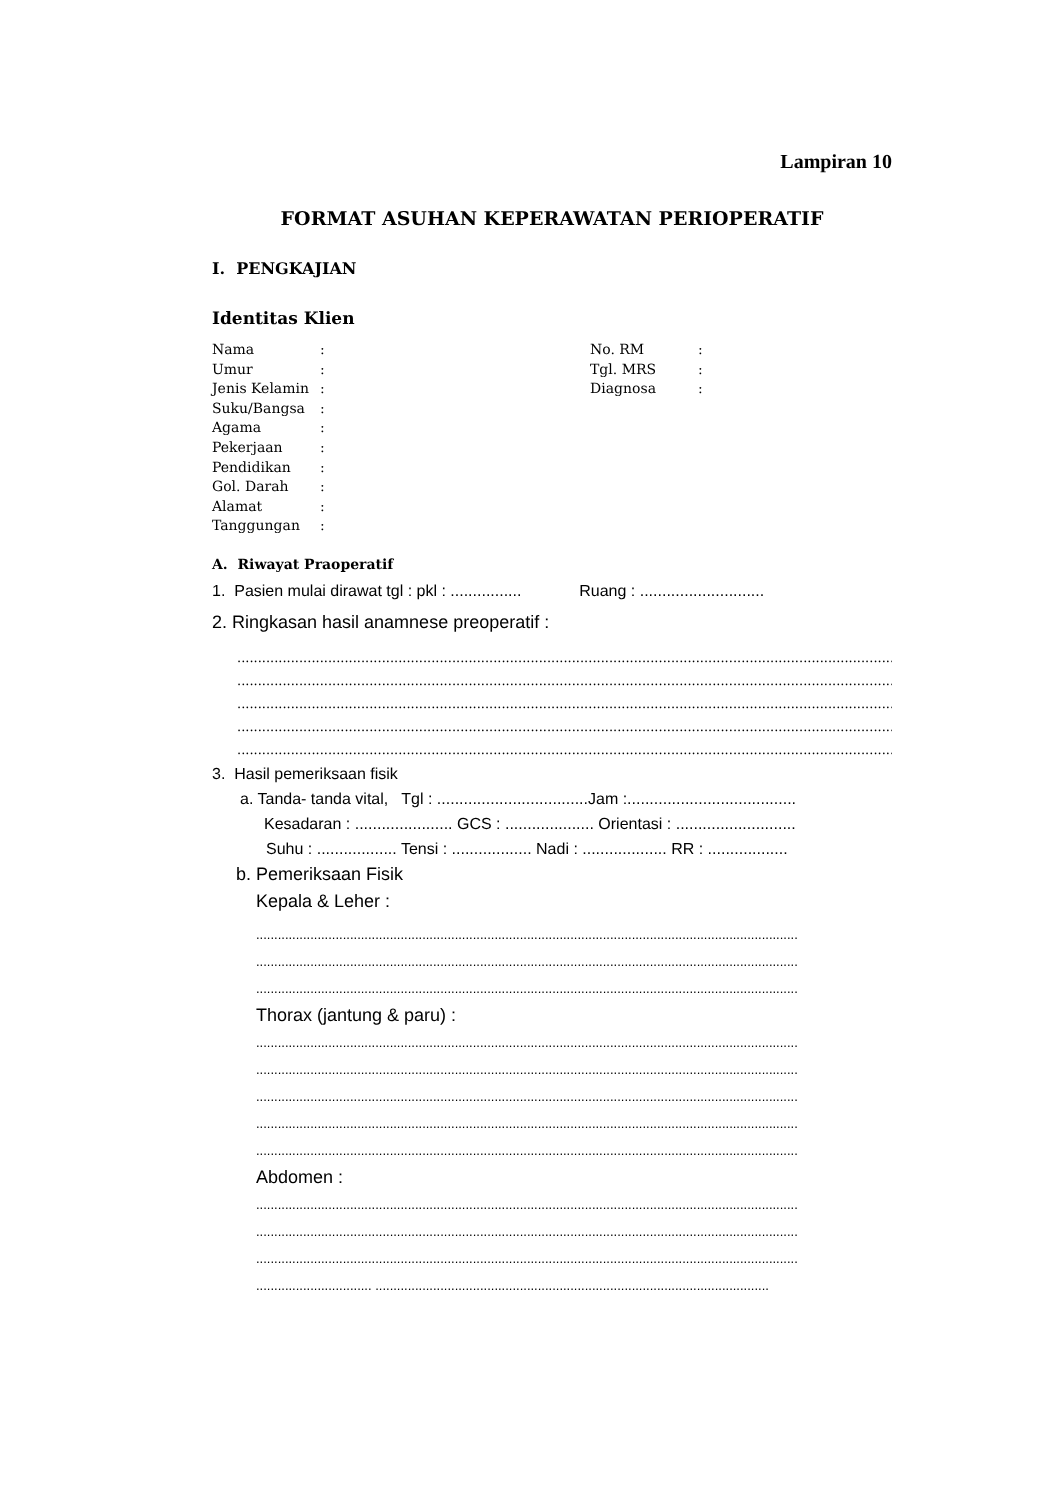Lampiran 10
FORMAT ASUHAN KEPERAWATAN PERIOPERATIF
I. PENGKAJIAN
Identitas Klien
| Nama | : |
| Umur | : |
| Jenis Kelamin | : |
| Suku/Bangsa | : |
| Agama | : |
| Pekerjaan | : |
| Pendidikan | : |
| Gol. Darah | : |
| Alamat | : |
| Tanggungan | : |
| No. RM | : |
| Tgl. MRS | : |
| Diagnosa | : |
A. Riwayat Praoperatif
1. Pasien mulai dirawat tgl : pkl : ................ Ruang : ............................
2. Ringkasan hasil anamnese preoperatif :
..........................................................................................................................................................................
..........................................................................................................................................................................
..........................................................................................................................................................................
..........................................................................................................................................................................
..........................................................................................................................................................................
3. Hasil pemeriksaan fisik
a. Tanda- tanda vital, Tgl : ..................................Jam :......................................
Kesadaran : ...................... GCS : .................... Orientasi : ...........................
Suhu : .................. Tensi : .................. Nadi : ................... RR : ..................
b. Pemeriksaan Fisik
Kepala & Leher :
......................................................................................................................................................
......................................................................................................................................................
......................................................................................................................................................
Thorax (jantung & paru) :
......................................................................................................................................................
......................................................................................................................................................
......................................................................................................................................................
......................................................................................................................................................
......................................................................................................................................................
Abdomen :
......................................................................................................................................................
......................................................................................................................................................
......................................................................................................................................................
................................ .............................................................................................................